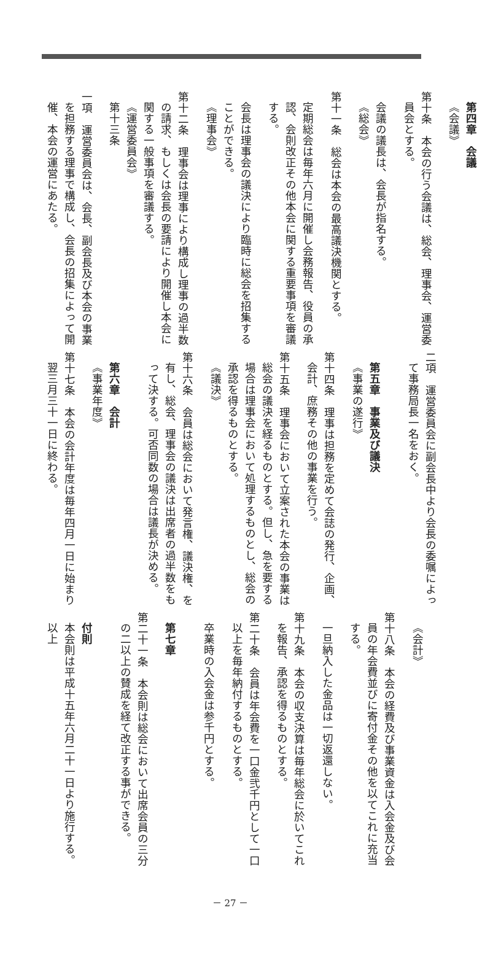第四章　会議
《会議》
第十条　本会の行う会議は、総会、理事会、運営委員会とする。
会議の議長は、会長が指名する。
《総会》
第十一条　総会は本会の最高議決機関とする。
定期総会は毎年六月に開催し会務報告、役員の承認、会則改正その他本会に関する重要事項を審議する。
会長は理事会の議決により臨時に総会を招集することができる。
《理事会》
第十二条　理事会は理事により構成し理事の過半数の請求、もしくは会長の要請により開催し本会に関する一般事項を審議する。
《運営委員会》
第十三条
一項　運営委員会は、会長、副会長及び本会の事業を担務する理事で構成し、会長の招集によって開催、本会の運営にあたる。
二項　運営委員会に副会長中より会長の委嘱によって事務局長一名をおく。
第五章　事業及び議決
《事業の遂行》
第十四条　理事は担務を定めて会誌の発行、企画、会計、庶務その他の事業を行う。
第十五条　理事会において立案された本会の事業は総会の議決を経るものとする。但し、急を要する場合は理事会において処理するものとし、総会の承認を得るものとする。
《議決》
第十六条　会員は総会において発言権、議決権、を有し、総会、理事会の議決は出席者の過半数をもって決する。可否同数の場合は議長が決める。
第六章　会計
《事業年度》
第十七条　本会の会計年度は毎年四月一日に始まり翌三月三十一日に終わる。
《会計》
第十八条　本会の経費及び事業資金は入会金及び会員の年会費並びに寄付金その他を以てこれに充当する。
一旦納入した金品は一切返還しない。
第十九条　本会の収支決算は毎年総会に於いてこれを報告、承認を得るものとする。
第二十条　会員は年会費を一口金弐千円として一口以上を毎年納付するものとする。
卒業時の入会金は参千円とする。
第七章
第二十一条　本会則は総会において出席会員の三分の二以上の賛成を経て改正する事ができる。
付則
本会則は平成十五年六月二十一日より施行する。
以上
－ 27 －